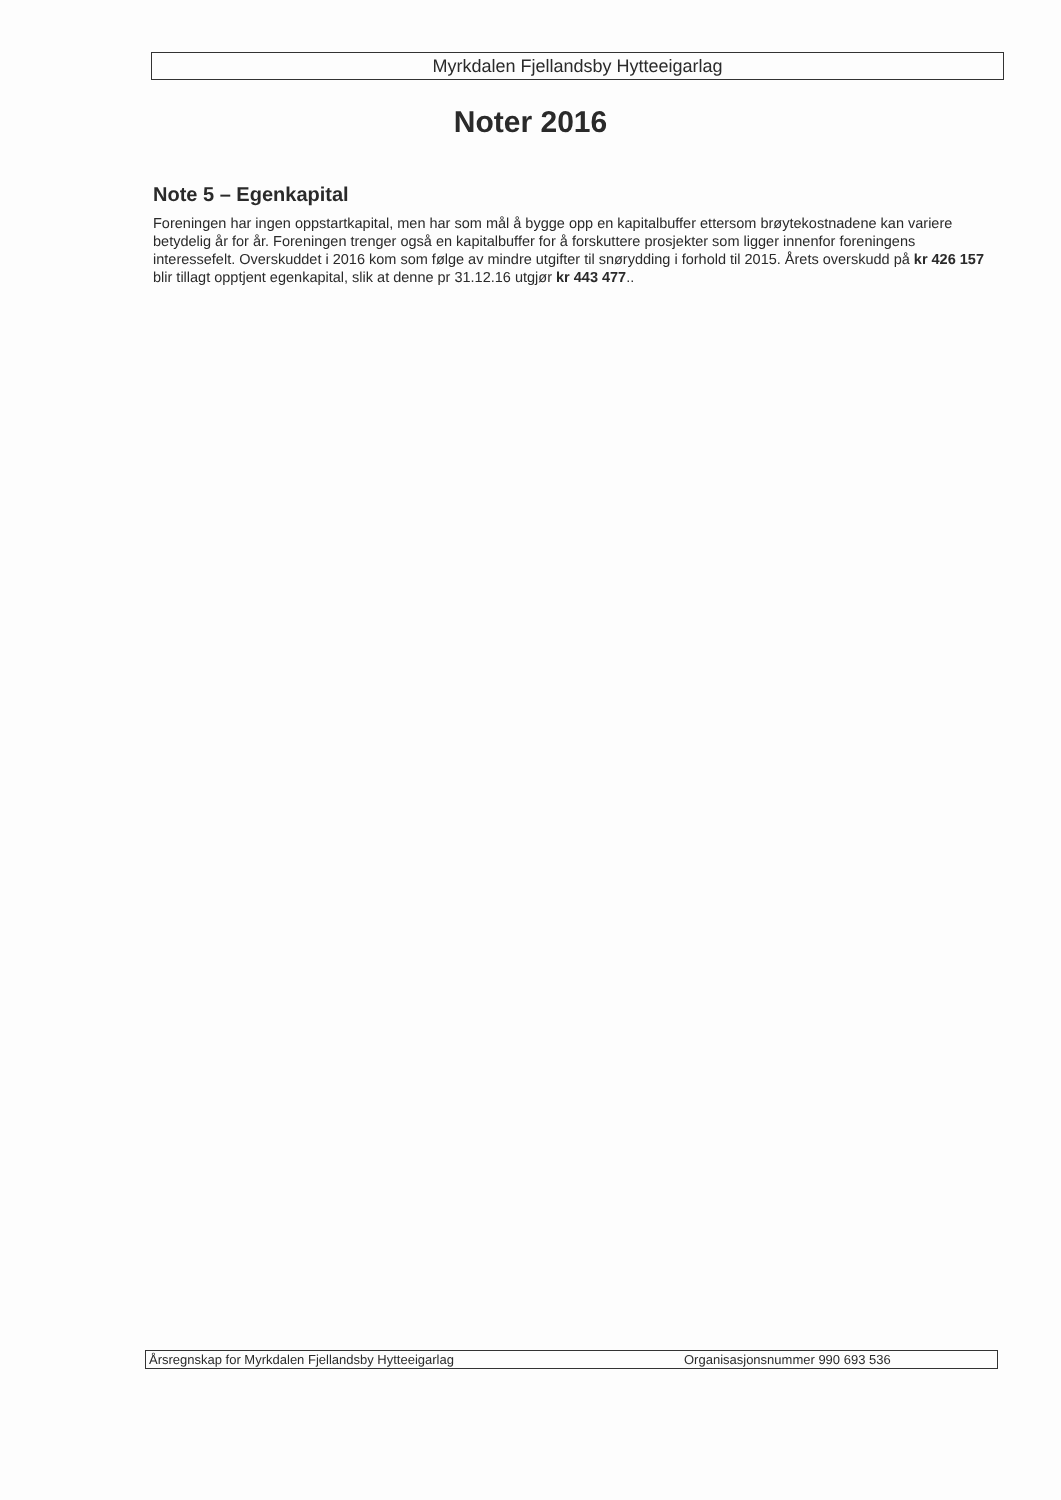Myrkdalen Fjellandsby Hytteeigarlag
Noter 2016
Note 5 – Egenkapital
Foreningen har ingen oppstartkapital, men har som mål å bygge opp en kapitalbuffer ettersom brøytekostnadene kan variere betydelig år for år. Foreningen trenger også en kapitalbuffer for å forskuttere prosjekter som ligger innenfor foreningens interessefelt. Overskuddet i 2016 kom som følge av mindre utgifter til snørydding i forhold til 2015. Årets overskudd på kr 426 157 blir tillagt opptjent egenkapital, slik at denne pr 31.12.16 utgjør kr 443 477..
Årsregnskap for Myrkdalen Fjellandsby Hytteeigarlag Organisasjonsnummer 990 693 536